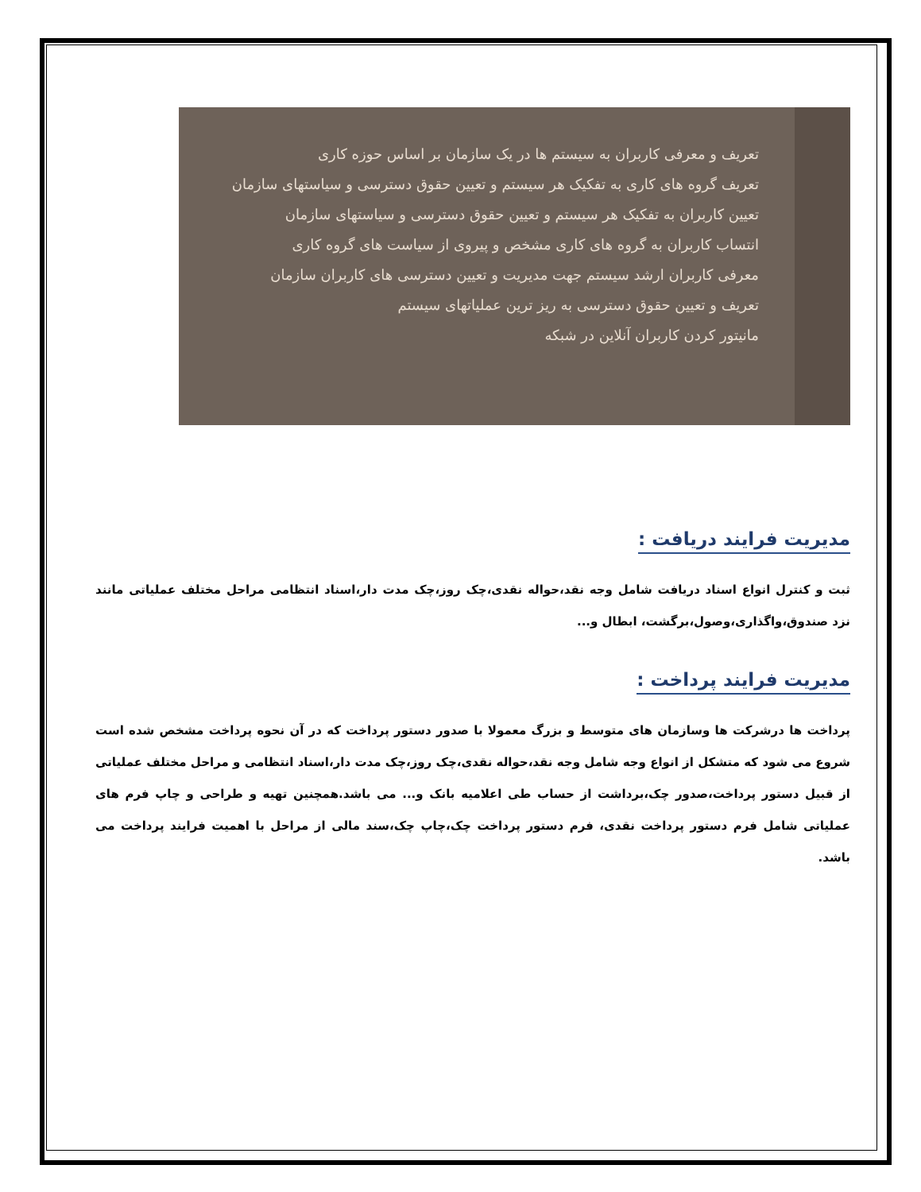تعریف و معرفی کاربران به سیستم ها در یک سازمان بر اساس حوزه کاری
تعریف گروه های کاری به تفکیک هر سیستم و تعیین حقوق دسترسی و سیاستهای سازمان
تعیین کاربران به تفکیک هر سیستم و تعیین حقوق دسترسی و سیاستهای سازمان
انتساب کاربران به گروه های کاری مشخص و پیروی از سیاست های گروه کاری
معرفی کاربران ارشد سیستم جهت مدیریت و تعیین دسترسی های کاربران سازمان
تعریف و تعیین حقوق دسترسی به ریز ترین عملیاتهای سیستم
مانیتور کردن کاربران آنلاین در شبکه
مدیریت فرایند دریافت :
ثبت و کنترل انواع اسناد دریافت شامل وجه نقد،حواله نقدی،چک روز،چک مدت دار،اسناد انتظامی مراحل مختلف عملیاتی مانند نزد صندوق،واگذاری،وصول،برگشت، ابطال و...
مدیریت فرایند پرداخت :
پرداخت ها درشرکت ها وسازمان های متوسط و بزرگ معمولا با صدور دستور پرداخت که در آن نحوه پرداخت مشخص شده است شروع می شود که متشکل از انواع وجه شامل وجه نقد،حواله نقدی،چک روز،چک مدت دار،اسناد انتظامی و مراحل مختلف عملیاتی از قبیل دستور پرداخت،صدور چک،برداشت از حساب طی اعلامیه بانک و... می باشد.همچنین تهیه و طراحی و چاپ فرم های عملیاتی شامل فرم دستور پرداخت نقدی، فرم دستور پرداخت چک،چاپ چک،سند مالی از مراحل با اهمیت فرایند پرداخت می باشد.